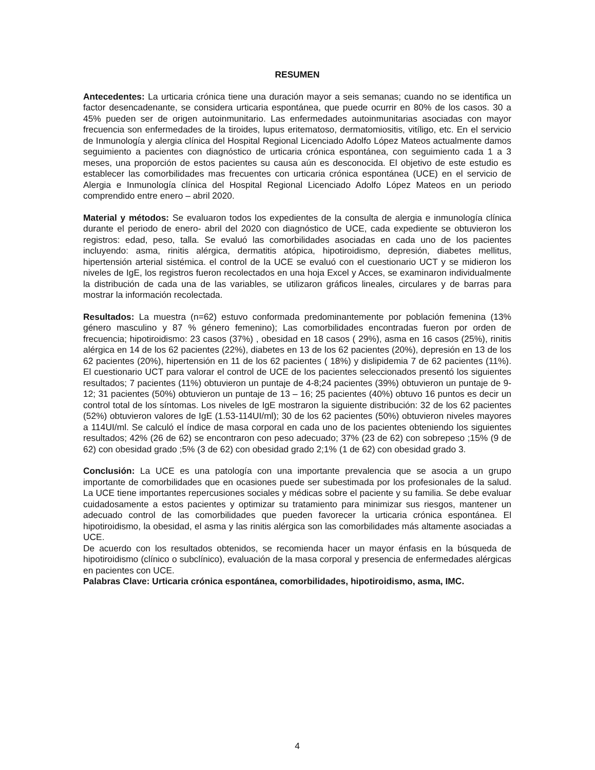RESUMEN
Antecedentes: La urticaria crónica tiene una duración mayor a seis semanas; cuando no se identifica un factor desencadenante, se considera urticaria espontánea, que puede ocurrir en 80% de los casos. 30 a 45% pueden ser de origen autoinmunitario. Las enfermedades autoinmunitarias asociadas con mayor frecuencia son enfermedades de la tiroides, lupus eritematoso, dermatomiositis, vitíligo, etc. En el servicio de Inmunología y alergia clínica del Hospital Regional Licenciado Adolfo López Mateos actualmente damos seguimiento a pacientes con diagnóstico de urticaria crónica espontánea, con seguimiento cada 1 a 3 meses, una proporción de estos pacientes su causa aún es desconocida. El objetivo de este estudio es establecer las comorbilidades mas frecuentes con urticaria crónica espontánea (UCE) en el servicio de Alergia e Inmunología clínica del Hospital Regional Licenciado Adolfo López Mateos en un periodo comprendido entre enero – abril 2020.
Material y métodos: Se evaluaron todos los expedientes de la consulta de alergia e inmunología clínica durante el periodo de enero- abril del 2020 con diagnóstico de UCE, cada expediente se obtuvieron los registros: edad, peso, talla. Se evaluó las comorbilidades asociadas en cada uno de los pacientes incluyendo: asma, rinitis alérgica, dermatitis atópica, hipotiroidismo, depresión, diabetes mellitus, hipertensión arterial sistémica. el control de la UCE se evaluó con el cuestionario UCT y se midieron los niveles de IgE, los registros fueron recolectados en una hoja Excel y Acces, se examinaron individualmente la distribución de cada una de las variables, se utilizaron gráficos lineales, circulares y de barras para mostrar la información recolectada.
Resultados: La muestra (n=62) estuvo conformada predominantemente por población femenina (13% género masculino y 87 % género femenino); Las comorbilidades encontradas fueron por orden de frecuencia; hipotiroidismo: 23 casos (37%) , obesidad en 18 casos ( 29%), asma en 16 casos (25%), rinitis alérgica en 14 de los 62 pacientes (22%), diabetes en 13 de los 62 pacientes (20%), depresión en 13 de los 62 pacientes (20%), hipertensión en 11 de los 62 pacientes ( 18%) y dislipidemia 7 de 62 pacientes (11%). El cuestionario UCT para valorar el control de UCE de los pacientes seleccionados presentó los siguientes resultados; 7 pacientes (11%) obtuvieron un puntaje de 4-8;24 pacientes (39%) obtuvieron un puntaje de 9-12; 31 pacientes (50%) obtuvieron un puntaje de 13 – 16; 25 pacientes (40%) obtuvo 16 puntos es decir un control total de los síntomas. Los niveles de IgE mostraron la siguiente distribución: 32 de los 62 pacientes (52%) obtuvieron valores de IgE (1.53-114UI/ml); 30 de los 62 pacientes (50%) obtuvieron niveles mayores a 114UI/ml. Se calculó el índice de masa corporal en cada uno de los pacientes obteniendo los siguientes resultados; 42% (26 de 62) se encontraron con peso adecuado; 37% (23 de 62) con sobrepeso ;15% (9 de 62) con obesidad grado ;5% (3 de 62) con obesidad grado 2;1% (1 de 62) con obesidad grado 3.
Conclusión: La UCE es una patología con una importante prevalencia que se asocia a un grupo importante de comorbilidades que en ocasiones puede ser subestimada por los profesionales de la salud. La UCE tiene importantes repercusiones sociales y médicas sobre el paciente y su familia. Se debe evaluar cuidadosamente a estos pacientes y optimizar su tratamiento para minimizar sus riesgos, mantener un adecuado control de las comorbilidades que pueden favorecer la urticaria crónica espontánea. El hipotiroidismo, la obesidad, el asma y las rinitis alérgica son las comorbilidades más altamente asociadas a UCE.
De acuerdo con los resultados obtenidos, se recomienda hacer un mayor énfasis en la búsqueda de hipotiroidismo (clínico o subclínico), evaluación de la masa corporal y presencia de enfermedades alérgicas en pacientes con UCE.
Palabras Clave: Urticaria crónica espontánea, comorbilidades, hipotiroidismo, asma, IMC.
4